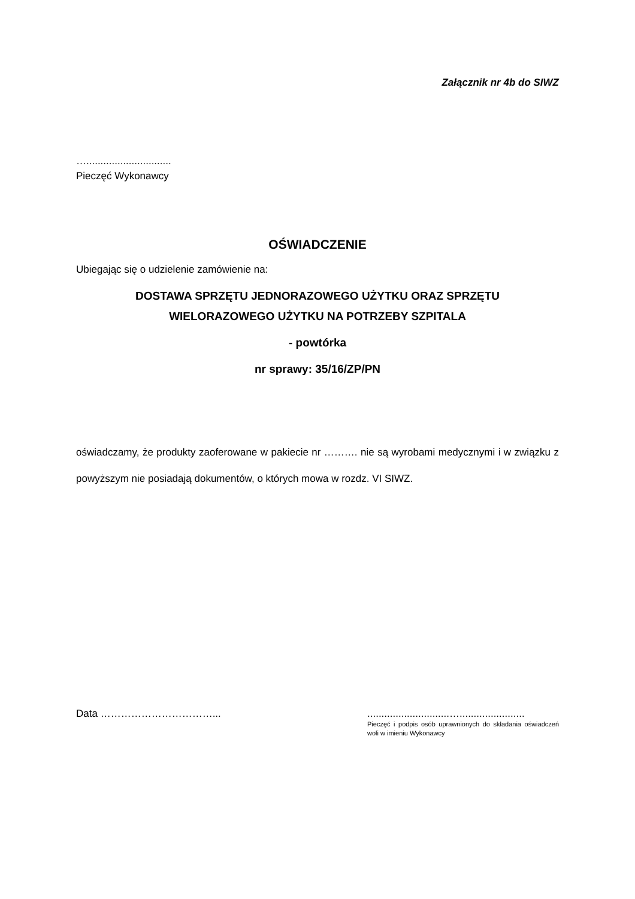Załącznik nr 4b do SIWZ
…..............................
Pieczęć Wykonawcy
OŚWIADCZENIE
Ubiegając się o udzielenie zamówienie na:
DOSTAWA SPRZĘTU JEDNORAZOWEGO UŻYTKU ORAZ SPRZĘTU
WIELORAZOWEGO UŻYTKU NA POTRZEBY SZPITALA
- powtórka
nr sprawy: 35/16/ZP/PN
oświadczamy, że produkty zaoferowane w pakiecie nr ………. nie są wyrobami medycznymi i w związku z powyższym nie posiadają dokumentów, o których mowa w rozdz. VI SIWZ.
Data ……………………………... .............................….......................
Pieczęć i podpis osób uprawnionych do składania oświadczeń woli w imieniu Wykonawcy